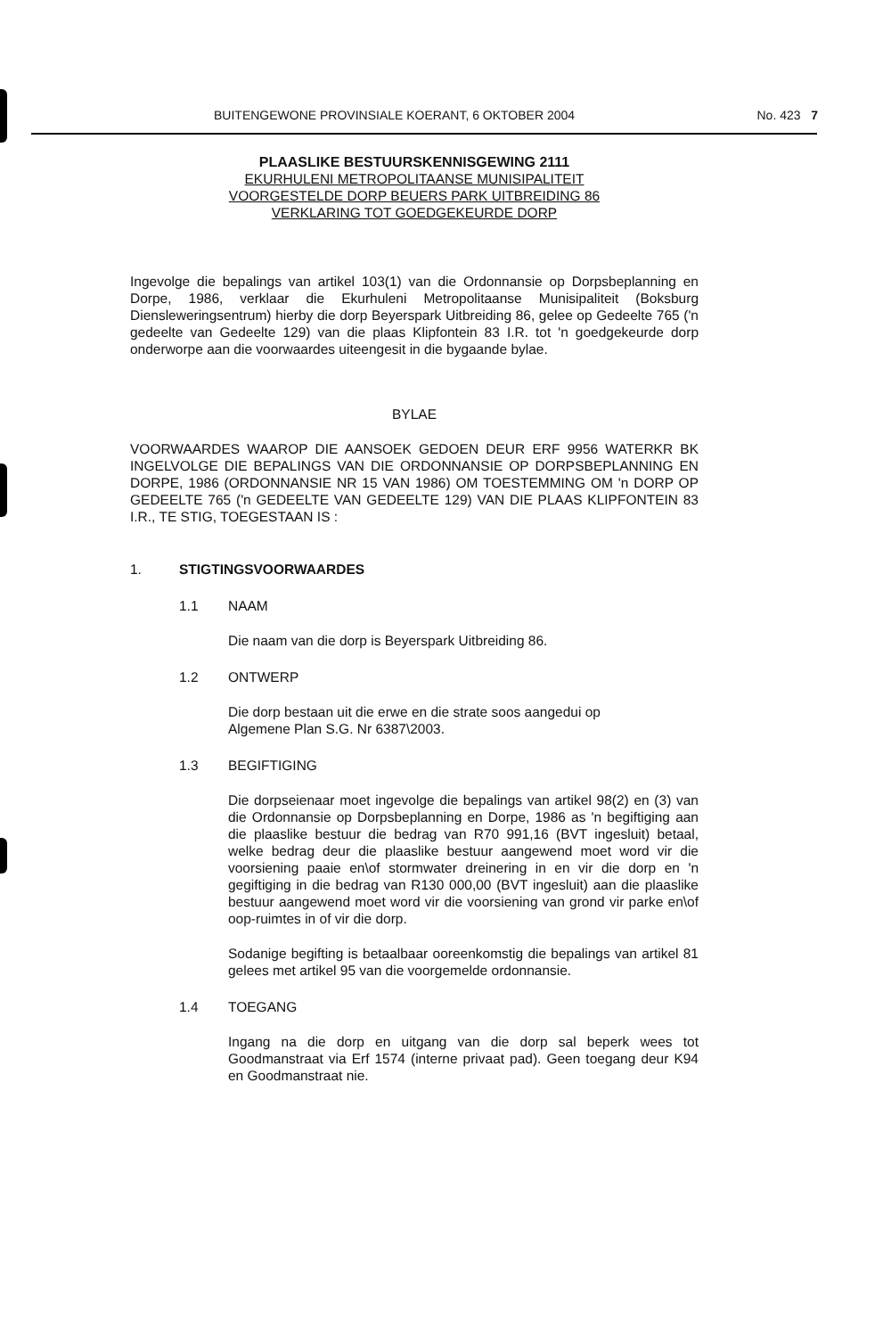BUITENGEWONE PROVINSIALE KOERANT, 6 OKTOBER 2004 No. 423 7
PLAASLIKE BESTUURSKENNISGEWING 2111
EKURHULENI METROPOLITAANSE MUNISIPALITEIT
VOORGESTELDE DORP BEUERS PARK UITBREIDING 86
VERKLARING TOT GOEDGEKEURDE DORP
Ingevolge die bepalings van artikel 103(1) van die Ordonnansie op Dorpsbeplanning en Dorpe, 1986, verklaar die Ekurhuleni Metropolitaanse Munisipaliteit (Boksburg Diensleweringsentrum) hierby die dorp Beyerspark Uitbreiding 86, gelee op Gedeelte 765 ('n gedeelte van Gedeelte 129) van die plaas Klipfontein 83 I.R. tot 'n goedgekeurde dorp onderworpe aan die voorwaardes uiteengesit in die bygaande bylae.
BYLAE
VOORWAARDES WAAROP DIE AANSOEK GEDOEN DEUR ERF 9956 WATERKR BK INGELVOLGE DIE BEPALINGS VAN DIE ORDONNANSIE OP DORPSBEPLANNING EN DORPE, 1986 (ORDONNANSIE NR 15 VAN 1986) OM TOESTEMMING OM 'n DORP OP GEDEELTE 765 ('n GEDEELTE VAN GEDEELTE 129) VAN DIE PLAAS KLIPFONTEIN 83 I.R., TE STIG, TOEGESTAAN IS :
1. STIGTINGSVOORWAARDES
1.1 NAAM
Die naam van die dorp is Beyerspark Uitbreiding 86.
1.2 ONTWERP
Die dorp bestaan uit die erwe en die strate soos aangedui op
Algemene Plan S.G. Nr 6387\2003.
1.3 BEGIFTIGING
Die dorpseienaar moet ingevolge die bepalings van artikel 98(2) en (3) van die Ordonnansie op Dorpsbeplanning en Dorpe, 1986 as 'n begiftiging aan die plaaslike bestuur die bedrag van R70 991,16 (BVT ingesluit) betaal, welke bedrag deur die plaaslike bestuur aangewend moet word vir die voorsiening paaie en\of stormwater dreinering in en vir die dorp en 'n gegiftiging in die bedrag van R130 000,00 (BVT ingesluit) aan die plaaslike bestuur aangewend moet word vir die voorsiening van grond vir parke en\of oop-ruimtes in of vir die dorp.
Sodanige begifting is betaalbaar ooreenkomstig die bepalings van artikel 81 gelees met artikel 95 van die voorgemelde ordonnansie.
1.4 TOEGANG
Ingang na die dorp en uitgang van die dorp sal beperk wees tot Goodmanstraat via Erf 1574 (interne privaat pad). Geen toegang deur K94 en Goodmanstraat nie.